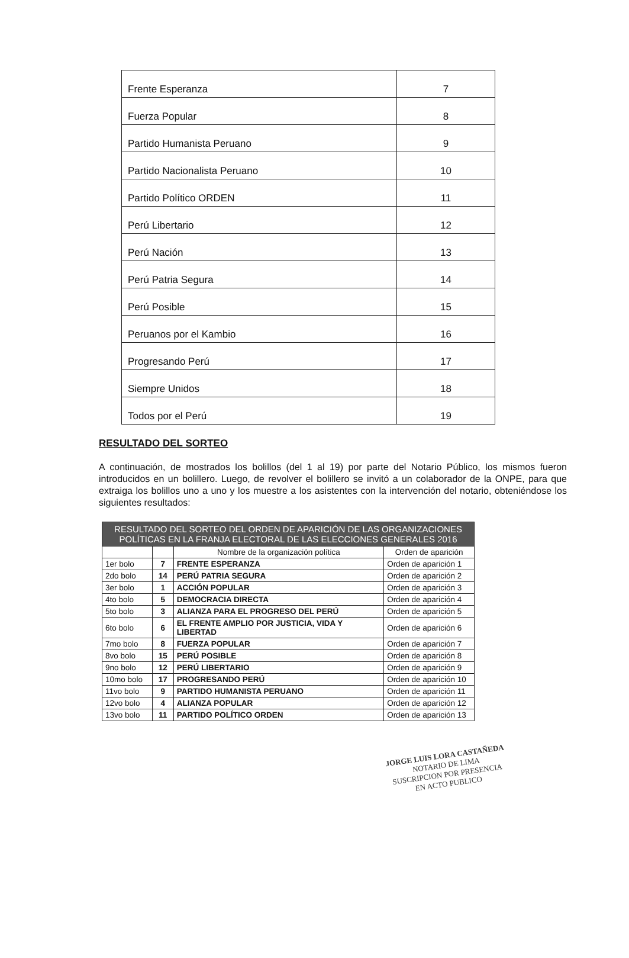| Frente Esperanza | 7 |
| Fuerza Popular | 8 |
| Partido Humanista Peruano | 9 |
| Partido Nacionalista Peruano | 10 |
| Partido Político ORDEN | 11 |
| Perú Libertario | 12 |
| Perú Nación | 13 |
| Perú Patria Segura | 14 |
| Perú Posible | 15 |
| Peruanos por el Kambio | 16 |
| Progresando Perú | 17 |
| Siempre Unidos | 18 |
| Todos por el Perú | 19 |
RESULTADO DEL SORTEO
A continuación, de mostrados los bolillos (del 1 al 19) por parte del Notario Público, los mismos fueron introducidos en un bolillero. Luego, de revolver el bolillero se invitó a un colaborador de la ONPE, para que extraiga los bolillos uno a uno y los muestre a los asistentes con la intervención del notario, obteniéndose los siguientes resultados:
| RESULTADO DEL SORTEO DEL ORDEN DE APARICIÓN DE LAS ORGANIZACIONES POLÍTICAS EN LA FRANJA ELECTORAL DE LAS ELECCIONES GENERALES 2016 | | | |
| --- | --- | --- | --- |
| | | Nombre de la organización política | Orden de aparición |
| 1er bolo | 7 | FRENTE ESPERANZA | Orden de aparición 1 |
| 2do bolo | 14 | PERÚ PATRIA SEGURA | Orden de aparición 2 |
| 3er bolo | 1 | ACCIÓN POPULAR | Orden de aparición 3 |
| 4to bolo | 5 | DEMOCRACIA DIRECTA | Orden de aparición 4 |
| 5to bolo | 3 | ALIANZA PARA EL PROGRESO DEL PERÚ | Orden de aparición 5 |
| 6to bolo | 6 | EL FRENTE AMPLIO POR JUSTICIA, VIDA Y LIBERTAD | Orden de aparición 6 |
| 7mo bolo | 8 | FUERZA POPULAR | Orden de aparición 7 |
| 8vo bolo | 15 | PERÚ POSIBLE | Orden de aparición 8 |
| 9no bolo | 12 | PERÚ LIBERTARIO | Orden de aparición 9 |
| 10mo bolo | 17 | PROGRESANDO PERÚ | Orden de aparición 10 |
| 11vo bolo | 9 | PARTIDO HUMANISTA PERUANO | Orden de aparición 11 |
| 12vo bolo | 4 | ALIANZA POPULAR | Orden de aparición 12 |
| 13vo bolo | 11 | PARTIDO POLÍTICO ORDEN | Orden de aparición 13 |
JORGE LUIS LORA CASTAÑEDA
NOTARIO DE LIMA
SUSCRIPCION POR PRESENCIA
EN ACTO PUBLICO